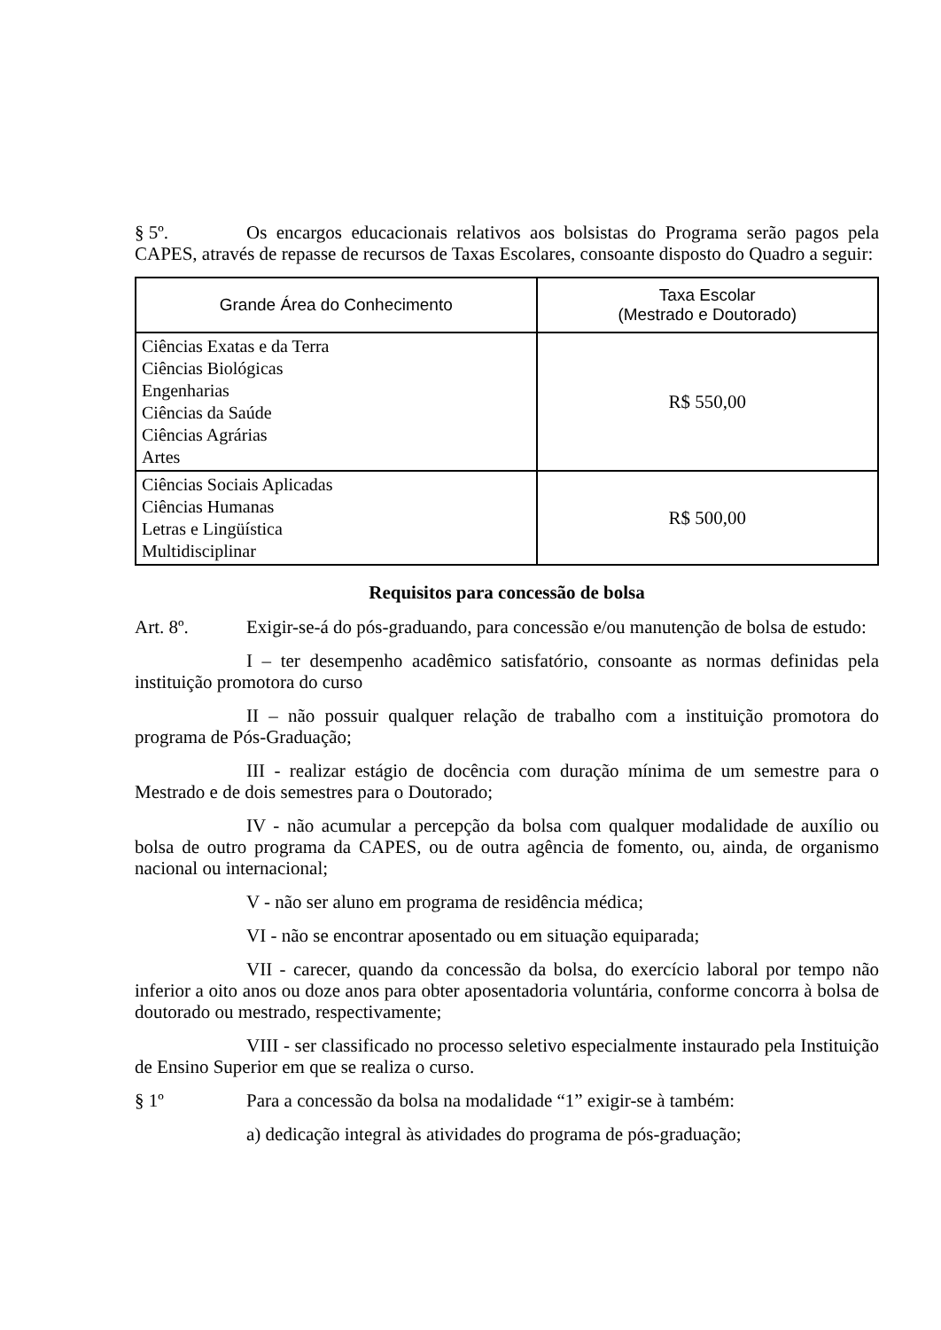§ 5º. Os encargos educacionais relativos aos bolsistas do Programa serão pagos pela CAPES, através de repasse de recursos de Taxas Escolares, consoante disposto do Quadro a seguir:
| Grande Área do Conhecimento | Taxa Escolar (Mestrado e Doutorado) |
| --- | --- |
| Ciências Exatas e da Terra Ciências Biológicas Engenharias Ciências da Saúde Ciências Agrárias Artes | R$ 550,00 |
| Ciências Sociais Aplicadas Ciências Humanas Letras e Lingüística Multidisciplinar | R$ 500,00 |
Requisitos para concessão de bolsa
Art. 8º. Exigir-se-á do pós-graduando, para concessão e/ou manutenção de bolsa de estudo:
I – ter desempenho acadêmico satisfatório, consoante as normas definidas pela instituição promotora do curso
II – não possuir qualquer relação de trabalho com a instituição promotora do programa de Pós-Graduação;
III - realizar estágio de docência com duração mínima de um semestre para o Mestrado e de dois semestres para o Doutorado;
IV - não acumular a percepção da bolsa com qualquer modalidade de auxílio ou bolsa de outro programa da CAPES, ou de outra agência de fomento, ou, ainda, de organismo nacional ou internacional;
V - não ser aluno em programa de residência médica;
VI - não se encontrar aposentado ou em situação equiparada;
VII - carecer, quando da concessão da bolsa, do exercício laboral por tempo não inferior a oito anos ou doze anos para obter aposentadoria voluntária, conforme concorra à bolsa de doutorado ou mestrado, respectivamente;
VIII - ser classificado no processo seletivo especialmente instaurado pela Instituição de Ensino Superior em que se realiza o curso.
§ 1º Para a concessão da bolsa na modalidade “1” exigir-se à também:
a) dedicação integral às atividades do programa de pós-graduação;